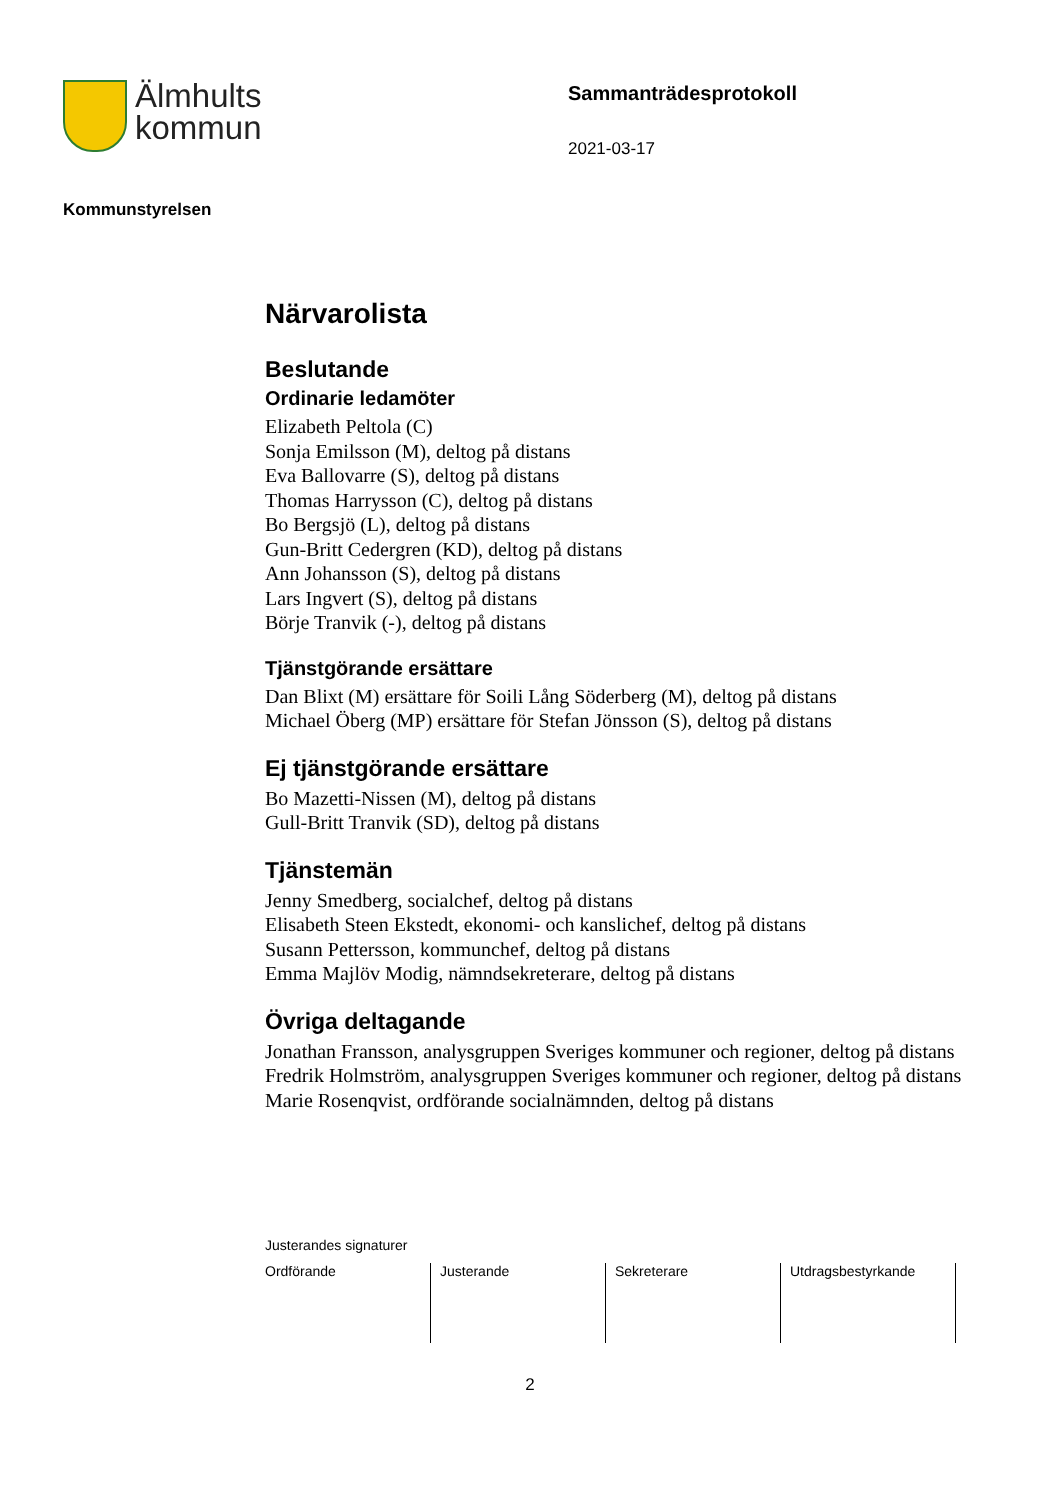Älmhults
kommun
Sammanträdesprotokoll
2021-03-17
Kommunstyrelsen
Närvarolista
Beslutande
Ordinarie ledamöter
Elizabeth Peltola (C)
Sonja Emilsson (M), deltog på distans
Eva Ballovarre (S), deltog på distans
Thomas Harrysson (C), deltog på distans
Bo Bergsjö (L), deltog på distans
Gun-Britt Cedergren (KD), deltog på distans
Ann Johansson (S), deltog på distans
Lars Ingvert (S), deltog på distans
Börje Tranvik (-), deltog på distans
Tjänstgörande ersättare
Dan Blixt (M) ersättare för Soili Lång Söderberg (M), deltog på distans
Michael Öberg (MP) ersättare för Stefan Jönsson (S), deltog på distans
Ej tjänstgörande ersättare
Bo Mazetti-Nissen (M), deltog på distans
Gull-Britt Tranvik (SD), deltog på distans
Tjänstemän
Jenny Smedberg, socialchef, deltog på distans
Elisabeth Steen Ekstedt, ekonomi- och kanslichef, deltog på distans
Susann Pettersson, kommunchef, deltog på distans
Emma Majlöv Modig, nämndsekreterare, deltog på distans
Övriga deltagande
Jonathan Fransson, analysgruppen Sveriges kommuner och regioner, deltog på distans
Fredrik Holmström, analysgruppen Sveriges kommuner och regioner, deltog på distans
Marie Rosenqvist, ordförande socialnämnden, deltog på distans
Justerandes signaturer
| Ordförande | Justerande | Sekreterare | Utdragsbestyrkande |
2